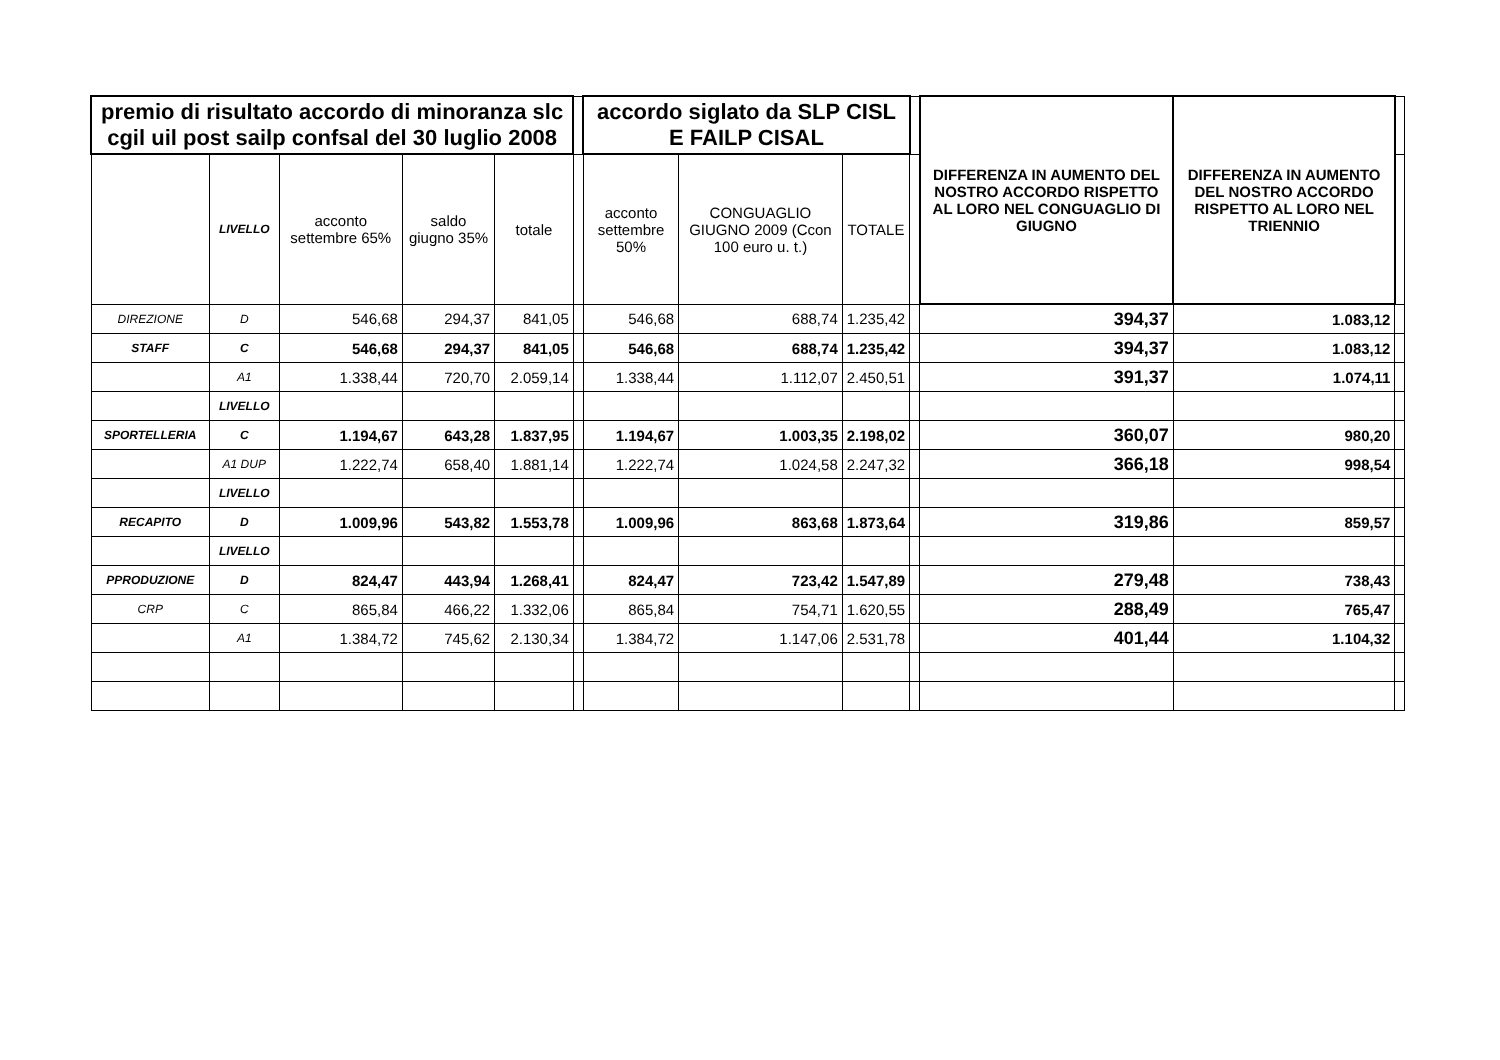| premio di risultato accordo di minoranza slc cgil uil post sailp confsal del 30 luglio 2008 | | | | | | accordo siglato da SLP CISL E FAILP CISAL | | | | DIFFERENZA IN AUMENTO DEL NOSTRO ACCORDO RISPETTO AL LORO NEL CONGUAGLIO DI GIUGNO | DIFFERENZA IN AUMENTO DEL NOSTRO ACCORDO RISPETTO AL LORO NEL TRIENNIO | |
| --- | --- | --- | --- | --- | --- | --- | --- | --- | --- | --- | --- | --- |
| | LIVELLO | acconto settembre 65% | saldo giugno 35% | totale | | acconto settembre 50% | CONGUAGLIO GIUGNO 2009 (Ccon 100 euro u. t.) | TOTALE | | | | |
| DIREZIONE | D | 546,68 | 294,37 | 841,05 | | 546,68 | 688,74 | 1.235,42 | | 394,37 | 1.083,12 | |
| STAFF | C | 546,68 | 294,37 | 841,05 | | 546,68 | 688,74 | 1.235,42 | | 394,37 | 1.083,12 | |
| | A1 | 1.338,44 | 720,70 | 2.059,14 | | 1.338,44 | 1.112,07 | 2.450,51 | | 391,37 | 1.074,11 | |
| | LIVELLO | | | | | | | | | | | |
| SPORTELLERIA | C | 1.194,67 | 643,28 | 1.837,95 | | 1.194,67 | 1.003,35 | 2.198,02 | | 360,07 | 980,20 | |
| | A1 DUP | 1.222,74 | 658,40 | 1.881,14 | | 1.222,74 | 1.024,58 | 2.247,32 | | 366,18 | 998,54 | |
| | LIVELLO | | | | | | | | | | | |
| RECAPITO | D | 1.009,96 | 543,82 | 1.553,78 | | 1.009,96 | 863,68 | 1.873,64 | | 319,86 | 859,57 | |
| | LIVELLO | | | | | | | | | | | |
| PPRODUZIONE | D | 824,47 | 443,94 | 1.268,41 | | 824,47 | 723,42 | 1.547,89 | | 279,48 | 738,43 | |
| CRP | C | 865,84 | 466,22 | 1.332,06 | | 865,84 | 754,71 | 1.620,55 | | 288,49 | 765,47 | |
| | A1 | 1.384,72 | 745,62 | 2.130,34 | | 1.384,72 | 1.147,06 | 2.531,78 | | 401,44 | 1.104,32 | |